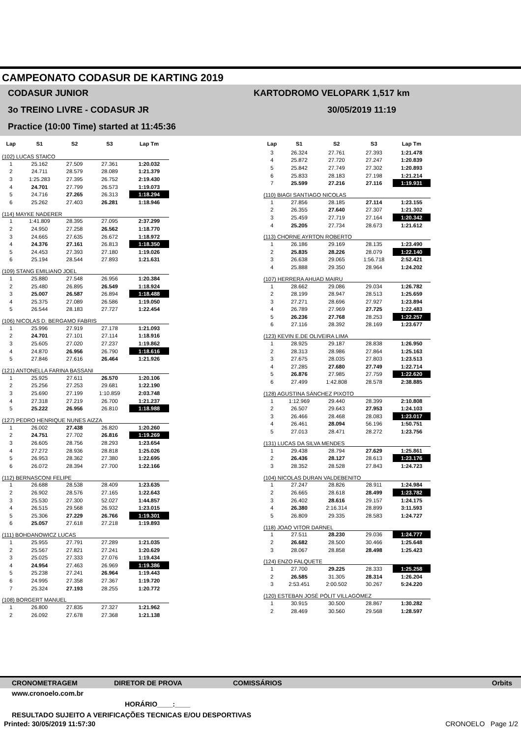CAMPEONATO CODASUR DE KARTING 2019
CODASUR JUNIOR
3o TREINO LIVRE - CODASUR JR
Practice (10:00 Time) started at 11:45:36
KARTODROMO VELOPARK 1,517 km
30/05/2019 11:19
| Lap | S1 | S2 | S3 | Lap Tm |
| --- | --- | --- | --- | --- |
| (102) LUCAS STAICO | | | | |
| 1 | 25.162 | 27.509 | 27.361 | 1:20.032 |
| 2 | 24.711 | 28.579 | 28.089 | 1:21.379 |
| 3 | 1:25.283 | 27.395 | 26.752 | 2:19.430 |
| 4 | 24.701 | 27.799 | 26.573 | 1:19.073 |
| 5 | 24.716 | 27.265 | 26.313 | 1:18.294 |
| 6 | 25.262 | 27.403 | 26.281 | 1:18.946 |
| (114) MAYKE NADERER | | | | |
| 1 | 1:41.809 | 28.395 | 27.095 | 2:37.299 |
| 2 | 24.950 | 27.258 | 26.562 | 1:18.770 |
| 3 | 24.665 | 27.635 | 26.672 | 1:18.972 |
| 4 | 24.376 | 27.161 | 26.813 | 1:18.350 |
| 5 | 24.453 | 27.393 | 27.180 | 1:19.026 |
| 6 | 25.194 | 28.544 | 27.893 | 1:21.631 |
| (109) STANG EMILIANO JOEL | | | | |
| 1 | 25.880 | 27.548 | 26.956 | 1:20.384 |
| 2 | 25.480 | 26.895 | 26.549 | 1:18.924 |
| 3 | 25.007 | 26.587 | 26.894 | 1:18.488 |
| 4 | 25.375 | 27.089 | 26.586 | 1:19.050 |
| 5 | 26.544 | 28.183 | 27.727 | 1:22.454 |
| (106) NICOLAS D. BERGAMO FABRIS | | | | |
| 1 | 25.996 | 27.919 | 27.178 | 1:21.093 |
| 2 | 24.701 | 27.101 | 27.114 | 1:18.916 |
| 3 | 25.605 | 27.020 | 27.237 | 1:19.862 |
| 4 | 24.870 | 26.956 | 26.790 | 1:18.616 |
| 5 | 27.846 | 27.616 | 26.464 | 1:21.926 |
| (121) ANTONELLA FARINA BASSANI | | | | |
| 1 | 25.925 | 27.611 | 26.570 | 1:20.106 |
| 2 | 25.256 | 27.253 | 29.681 | 1:22.190 |
| 3 | 25.690 | 27.199 | 1:10.859 | 2:03.748 |
| 4 | 27.318 | 27.219 | 26.700 | 1:21.237 |
| 5 | 25.222 | 26.956 | 26.810 | 1:18.988 |
| (127) PEDRO HENRIQUE NUNES AIZZA | | | | |
| 1 | 26.002 | 27.438 | 26.820 | 1:20.260 |
| 2 | 24.751 | 27.702 | 26.816 | 1:19.269 |
| 3 | 26.605 | 28.756 | 28.293 | 1:23.654 |
| 4 | 27.272 | 28.936 | 28.818 | 1:25.026 |
| 5 | 26.953 | 28.362 | 27.380 | 1:22.695 |
| 6 | 26.072 | 28.394 | 27.700 | 1:22.166 |
| (112) BERNASCONI FELIPE | | | | |
| 1 | 26.688 | 28.538 | 28.409 | 1:23.635 |
| 2 | 26.902 | 28.576 | 27.165 | 1:22.643 |
| 3 | 25.530 | 27.300 | 52.027 | 1:44.857 |
| 4 | 26.515 | 29.568 | 26.932 | 1:23.015 |
| 5 | 25.306 | 27.229 | 26.766 | 1:19.301 |
| 6 | 25.057 | 27.618 | 27.218 | 1:19.893 |
| (111) BOHDANOWICZ LUCAS | | | | |
| 1 | 25.955 | 27.791 | 27.289 | 1:21.035 |
| 2 | 25.567 | 27.821 | 27.241 | 1:20.629 |
| 3 | 25.025 | 27.333 | 27.076 | 1:19.434 |
| 4 | 24.954 | 27.463 | 26.969 | 1:19.386 |
| 5 | 25.238 | 27.241 | 26.964 | 1:19.443 |
| 6 | 24.995 | 27.358 | 27.367 | 1:19.720 |
| 7 | 25.324 | 27.193 | 28.255 | 1:20.772 |
| (108) BORGERT MANUEL | | | | |
| 1 | 26.800 | 27.835 | 27.327 | 1:21.962 |
| 2 | 26.092 | 27.678 | 27.368 | 1:21.138 |
| Lap | S1 | S2 | S3 | Lap Tm |
| --- | --- | --- | --- | --- |
| 3 | 26.324 | 27.761 | 27.393 | 1:21.478 |
| 4 | 25.872 | 27.720 | 27.247 | 1:20.839 |
| 5 | 25.842 | 27.749 | 27.302 | 1:20.893 |
| 6 | 25.833 | 28.183 | 27.198 | 1:21.214 |
| 7 | 25.599 | 27.216 | 27.116 | 1:19.931 |
| (110) BIAGI SANTIAGO NICOLAS | | | | |
| 1 | 27.856 | 28.185 | 27.114 | 1:23.155 |
| 2 | 26.355 | 27.640 | 27.307 | 1:21.302 |
| 3 | 25.459 | 27.719 | 27.164 | 1:20.342 |
| 4 | 25.205 | 27.734 | 28.673 | 1:21.612 |
| (113) CHORNE AYRTON ROBERTO | | | | |
| 1 | 26.186 | 29.169 | 28.135 | 1:23.490 |
| 2 | 25.835 | 28.226 | 28.079 | 1:22.140 |
| 3 | 26.638 | 29.065 | 1:56.718 | 2:52.421 |
| 4 | 25.888 | 29.350 | 28.964 | 1:24.202 |
| (107) HERRERA AHUAD MAIRU | | | | |
| 1 | 28.662 | 29.086 | 29.034 | 1:26.782 |
| 2 | 28.199 | 28.947 | 28.513 | 1:25.659 |
| 3 | 27.271 | 28.696 | 27.927 | 1:23.894 |
| 4 | 26.789 | 27.969 | 27.725 | 1:22.483 |
| 5 | 26.236 | 27.768 | 28.253 | 1:22.257 |
| 6 | 27.116 | 28.392 | 28.169 | 1:23.677 |
| (123) KEVIN E.DE OLIVEIRA LIMA | | | | |
| 1 | 28.925 | 29.187 | 28.838 | 1:26.950 |
| 2 | 28.313 | 28.986 | 27.864 | 1:25.163 |
| 3 | 27.675 | 28.035 | 27.803 | 1:23.513 |
| 4 | 27.285 | 27.680 | 27.749 | 1:22.714 |
| 5 | 26.876 | 27.985 | 27.759 | 1:22.620 |
| 6 | 27.499 | 1:42.808 | 28.578 | 2:38.885 |
| (128) AGUSTINA SÁNCHEZ PIXOTO | | | | |
| 1 | 1:12.969 | 29.440 | 28.399 | 2:10.808 |
| 2 | 26.507 | 29.643 | 27.953 | 1:24.103 |
| 3 | 26.466 | 28.468 | 28.083 | 1:23.017 |
| 4 | 26.461 | 28.094 | 56.196 | 1:50.751 |
| 5 | 27.013 | 28.471 | 28.272 | 1:23.756 |
| (131) LUCAS DA SILVA MENDES | | | | |
| 1 | 29.438 | 28.794 | 27.629 | 1:25.861 |
| 2 | 26.436 | 28.127 | 28.613 | 1:23.176 |
| 3 | 28.352 | 28.528 | 27.843 | 1:24.723 |
| (104) NICOLAS DURAN VALDEBENITO | | | | |
| 1 | 27.247 | 28.826 | 28.911 | 1:24.984 |
| 2 | 26.665 | 28.618 | 28.499 | 1:23.782 |
| 3 | 26.402 | 28.616 | 29.157 | 1:24.175 |
| 4 | 26.380 | 2:16.314 | 28.899 | 3:11.593 |
| 5 | 26.809 | 29.335 | 28.583 | 1:24.727 |
| (118) JOAO VITOR DARNEL | | | | |
| 1 | 27.511 | 28.230 | 29.036 | 1:24.777 |
| 2 | 26.682 | 28.500 | 30.466 | 1:25.648 |
| 3 | 28.067 | 28.858 | 28.498 | 1:25.423 |
| (124) ENZO FALQUETE | | | | |
| 1 | 27.700 | 29.225 | 28.333 | 1:25.258 |
| 2 | 26.585 | 31.305 | 28.314 | 1:26.204 |
| 3 | 2:53.451 | 2:00.502 | 30.267 | 5:24.220 |
| (120) ESTEBAN JOSÉ PÓLIT VILLAGÓMEZ | | | | |
| 1 | 30.915 | 30.500 | 28.867 | 1:30.282 |
| 2 | 28.469 | 30.560 | 29.568 | 1:28.597 |
CRONOMETRAGEM DIRETOR DE PROVA COMISSÁRIOS Orbits
www.cronoelo.com.br
HORÁRIO____:____
RESULTADO SUJEITO A VERIFICAÇÕES TECNICAS E/OU DESPORTIVAS
Printed: 30/05/2019 11:57:30 CRONOELO Page 1/2